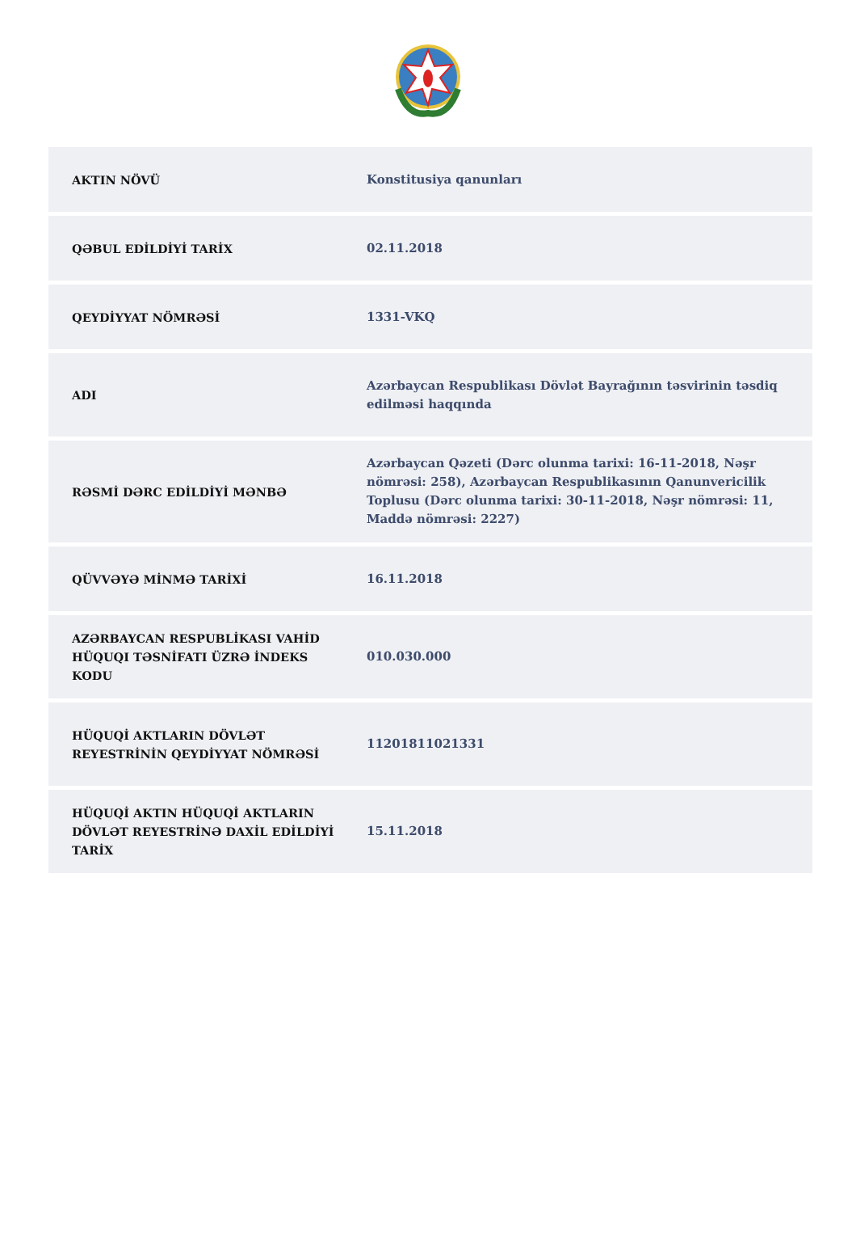| AKTIN NÖVÜ | Konstitusiya qanunları |
| QƏBUL EDİLDİYİ TARİX | 02.11.2018 |
| QEYDİYYAT NÖMRƏSİ | 1331-VKQ |
| ADI | Azərbaycan Respublikası Dövlət Bayrağının təsvirinin təsdiq edilməsi haqqında |
| RƏSMİ DƏRC EDİLDİYİ MƏNBƏ | Azərbaycan Qəzeti (Dərc olunma tarixi: 16-11-2018, Nəşr nömrəsi: 258), Azərbaycan Respublikasının Qanunvericilik Toplusu (Dərc olunma tarixi: 30-11-2018, Nəşr nömrəsi: 11, Maddə nömrəsi: 2227) |
| QÜVVƏYƏ MİNMƏ TARİXİ | 16.11.2018 |
| AZƏRBAYCAN RESPUBLİKASI VAHİD HÜQUQI TƏSNİFATI ÜZRƏ İNDEKS KODU | 010.030.000 |
| HÜQUQİ AKTLARIN DÖVLƏT REYESTRİNİN QEYDİYYAT NÖMRƏSİ | 11201811021331 |
| HÜQUQİ AKTIN HÜQUQİ AKTLARIN DÖVLƏT REYESTRİNƏ DAXİL EDİLDİYİ TARİX | 15.11.2018 |